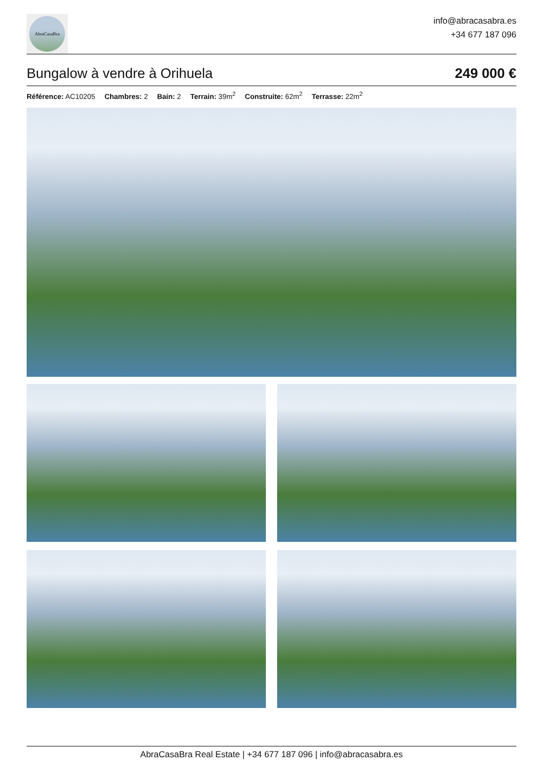AbraCasaBra
info@abracasabra.es
+34 677 187 096
Bungalow à vendre à Orihuela 249 000 €
Référence: AC10205 Chambres: 2 Bain: 2 Terrain: 39m<sup>2</sup> Construite: 62m<sup>2</sup> Terrasse: 22m<sup>2</sup>
AbraCasaBra Real Estate | +34 677 187 096 | info@abracasabra.es